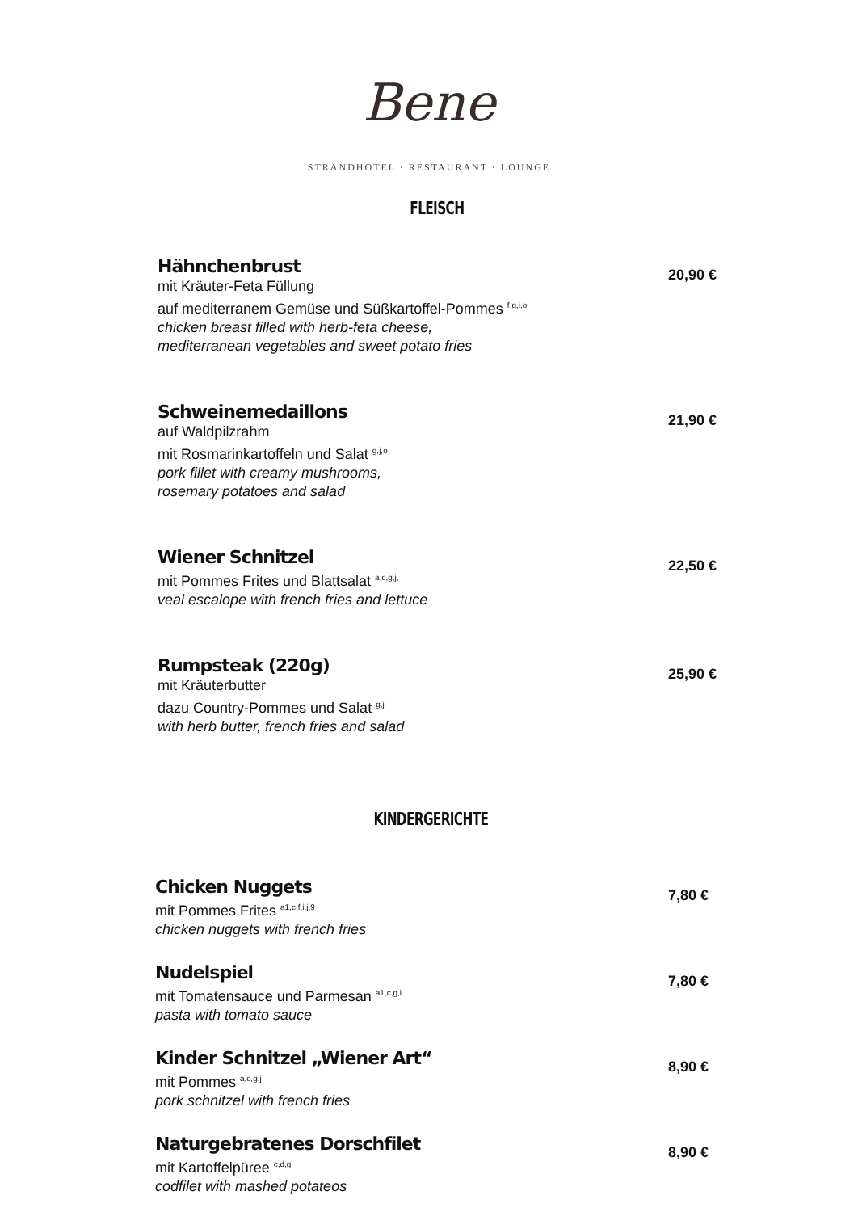Bene
STRANDHOTEL · RESTAURANT · LOUNGE
FLEISCH
Hähnchenbrust
mit Kräuter-Feta Füllung
auf mediterranem Gemüse und Süßkartoffel-Pommes <sup>f,g,i,o</sup>
chicken breast filled with herb-feta cheese,
mediterranean vegetables and sweet potato fries
20,90 €
Schweinemedaillons
auf Waldpilzrahm
mit Rosmarinkartoffeln und Salat <sup>g,j,o</sup>
pork fillet with creamy mushrooms,
rosemary potatoes and salad
21,90 €
Wiener Schnitzel
mit Pommes Frites und Blattsalat <sup>a,c,g,j,</sup>
veal escalope with french fries and lettuce
22,50 €
Rumpsteak (220g)
mit Kräuterbutter
dazu Country-Pommes und Salat <sup>g,j</sup>
with herb butter, french fries and salad
25,90 €
KINDERGERICHTE
Chicken Nuggets
mit Pommes Frites <sup>a1,c,f,i,j,9</sup>
chicken nuggets with french fries
7,80 €
Nudelspiel
mit Tomatensauce und Parmesan <sup>a1,c,g,i</sup>
pasta with tomato sauce
7,80 €
Kinder Schnitzel „Wiener Art“mit Pommes <sup>a,c,g,j</sup>
pork schnitzel with french fries
8,90 €
Naturgebratenes Dorschfilet
mit Kartoffelpüree <sup>c,d,g</sup>
codfilet with mashed potateos
8,90 €